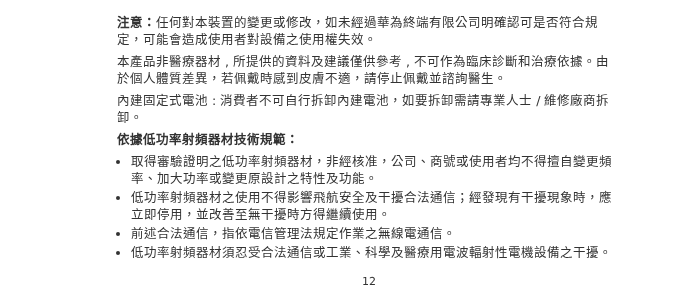注意：任何對本裝置的變更或修改，如未經過華為終端有限公司明確認可是否符合規定，可能會造成使用者對設備之使用權失效。
本產品非醫療器材 , 所提供的資料及建議僅供參考 , 不可作為臨床診斷和治療依據。由於個人體質差異，若佩戴時感到皮膚不適，請停止佩戴並諮詢醫生。
內建固定式電池 : 消費者不可自行拆卸內建電池，如要拆卸需請專業人士 / 維修廠商拆卸。
依據低功率射頻器材技術規範：
取得審驗證明之低功率射頻器材，非經核准，公司、商號或使用者均不得擅自變更頻率、加大功率或變更原設計之特性及功能。
低功率射頻器材之使用不得影響飛航安全及干擾合法通信；經發現有干擾現象時，應立即停用，並改善至無干擾時方得繼續使用。
前述合法通信，指依電信管理法規定作業之無線電通信。
低功率射頻器材須忍受合法通信或工業、科學及醫療用電波輻射性電機設備之干擾。
12